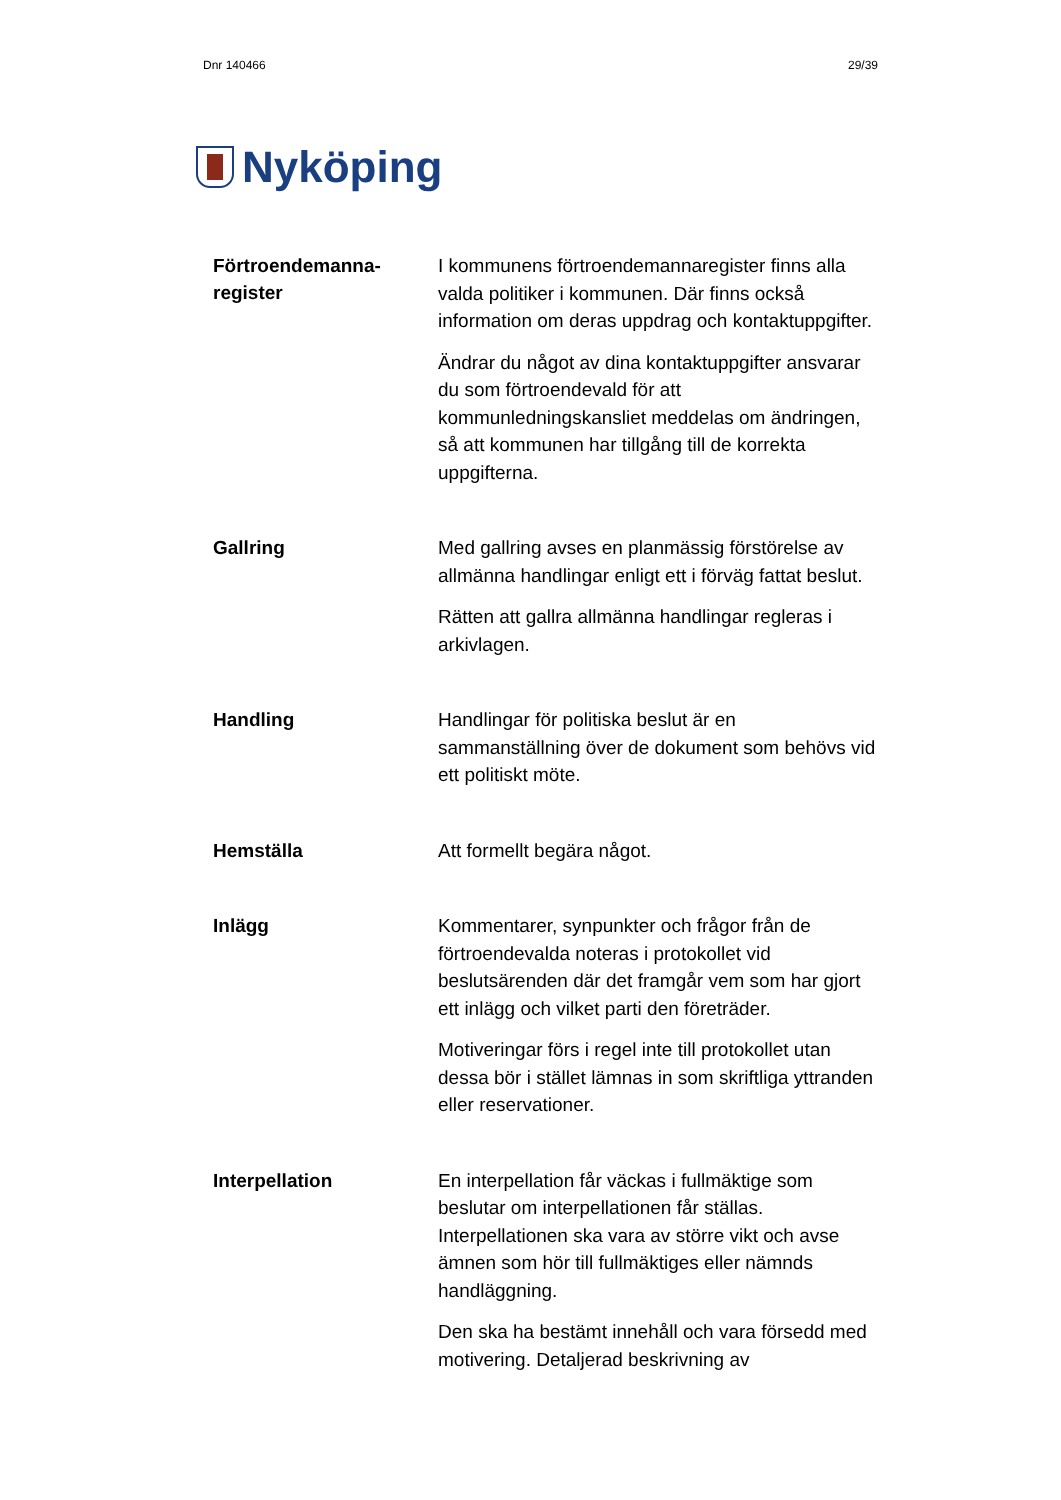Dnr 140466 29/39
Nyköping
Förtroendemanna-
register
I kommunens förtroendemannaregister finns alla valda politiker i kommunen. Där finns också information om deras uppdrag och kontaktuppgifter.
Ändrar du något av dina kontaktuppgifter ansvarar du som förtroendevald för att kommunledningskansliet meddelas om ändringen, så att kommunen har tillgång till de korrekta uppgifterna.
Gallring
Med gallring avses en planmässig förstörelse av allmänna handlingar enligt ett i förväg fattat beslut.
Rätten att gallra allmänna handlingar regleras i arkivlagen.
Handling
Handlingar för politiska beslut är en sammanställning över de dokument som behövs vid ett politiskt möte.
Hemställa
Att formellt begära något.
Inlägg
Kommentarer, synpunkter och frågor från de förtroendevalda noteras i protokollet vid beslutsärenden där det framgår vem som har gjort ett inlägg och vilket parti den företräder.
Motiveringar förs i regel inte till protokollet utan dessa bör i stället lämnas in som skriftliga yttranden eller reservationer.
Interpellation
En interpellation får väckas i fullmäktige som beslutar om interpellationen får ställas. Interpellationen ska vara av större vikt och avse ämnen som hör till fullmäktiges eller nämnds handläggning.
Den ska ha bestämt innehåll och vara försedd med motivering. Detaljerad beskrivning av